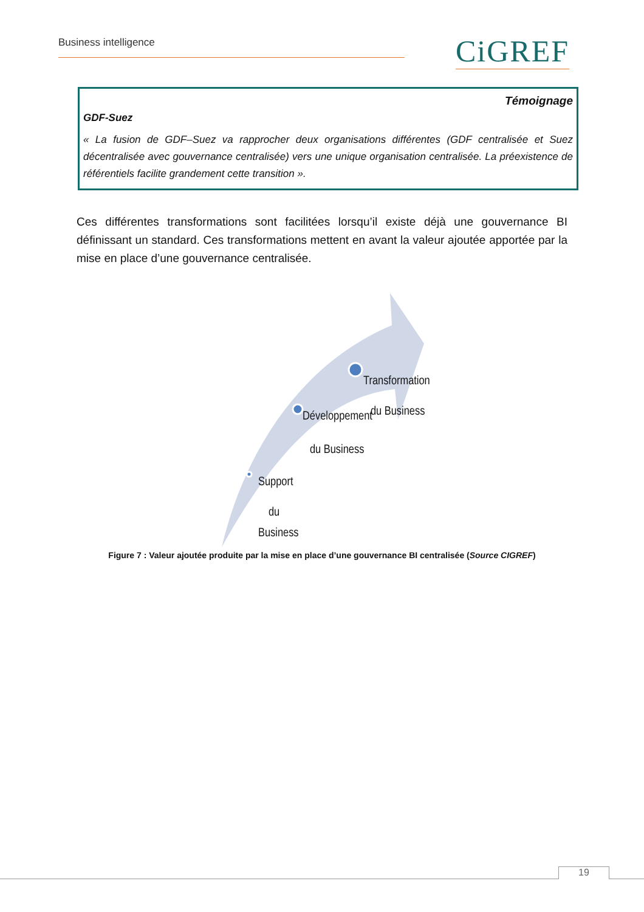Business intelligence CiGREF
Témoignage
GDF-Suez
« La fusion de GDF–Suez va rapprocher deux organisations différentes (GDF centralisée et Suez décentralisée avec gouvernance centralisée) vers une unique organisation centralisée. La préexistence de référentiels facilite grandement cette transition ».
Ces différentes transformations sont facilitées lorsqu’il existe déjà une gouvernance BI définissant un standard. Ces transformations mettent en avant la valeur ajoutée apportée par la mise en place d’une gouvernance centralisée.
Transformation
du Business
Développement
du Business
Support
du
Business
Figure 7 : Valeur ajoutée produite par la mise en place d’une gouvernance BI centralisée (Source CIGREF)
19